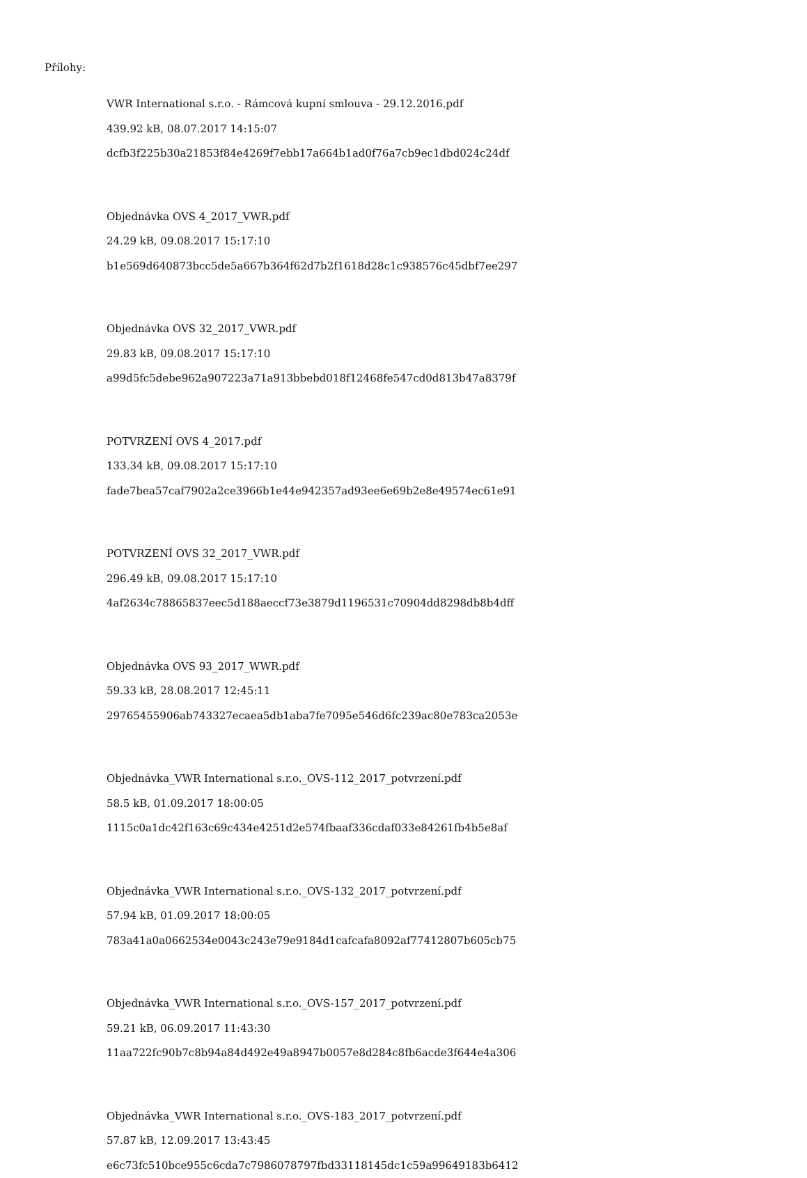Přílohy:
VWR International s.r.o. - Rámcová kupní smlouva - 29.12.2016.pdf
439.92 kB, 08.07.2017 14:15:07
dcfb3f225b30a21853f84e4269f7ebb17a664b1ad0f76a7cb9ec1dbd024c24df
Objednávka OVS 4_2017_VWR.pdf
24.29 kB, 09.08.2017 15:17:10
b1e569d640873bcc5de5a667b364f62d7b2f1618d28c1c938576c45dbf7ee297
Objednávka OVS 32_2017_VWR.pdf
29.83 kB, 09.08.2017 15:17:10
a99d5fc5debe962a907223a71a913bbebd018f12468fe547cd0d813b47a8379f
POTVRZENÍ OVS 4_2017.pdf
133.34 kB, 09.08.2017 15:17:10
fade7bea57caf7902a2ce3966b1e44e942357ad93ee6e69b2e8e49574ec61e91
POTVRZENÍ OVS 32_2017_VWR.pdf
296.49 kB, 09.08.2017 15:17:10
4af2634c78865837eec5d188aeccf73e3879d1196531c70904dd8298db8b4dff
Objednávka OVS 93_2017_WWR.pdf
59.33 kB, 28.08.2017 12:45:11
29765455906ab743327ecaea5db1aba7fe7095e546d6fc239ac80e783ca2053e
Objednávka_VWR International s.r.o._OVS-112_2017_potvrzení.pdf
58.5 kB, 01.09.2017 18:00:05
1115c0a1dc42f163c69c434e4251d2e574fbaaf336cdaf033e84261fb4b5e8af
Objednávka_VWR International s.r.o._OVS-132_2017_potvrzení.pdf
57.94 kB, 01.09.2017 18:00:05
783a41a0a0662534e0043c243e79e9184d1cafcafa8092af77412807b605cb75
Objednávka_VWR International s.r.o._OVS-157_2017_potvrzení.pdf
59.21 kB, 06.09.2017 11:43:30
11aa722fc90b7c8b94a84d492e49a8947b0057e8d284c8fb6acde3f644e4a306
Objednávka_VWR International s.r.o._OVS-183_2017_potvrzení.pdf
57.87 kB, 12.09.2017 13:43:45
e6c73fc510bce955c6cda7c7986078797fbd33118145dc1c59a99649183b6412